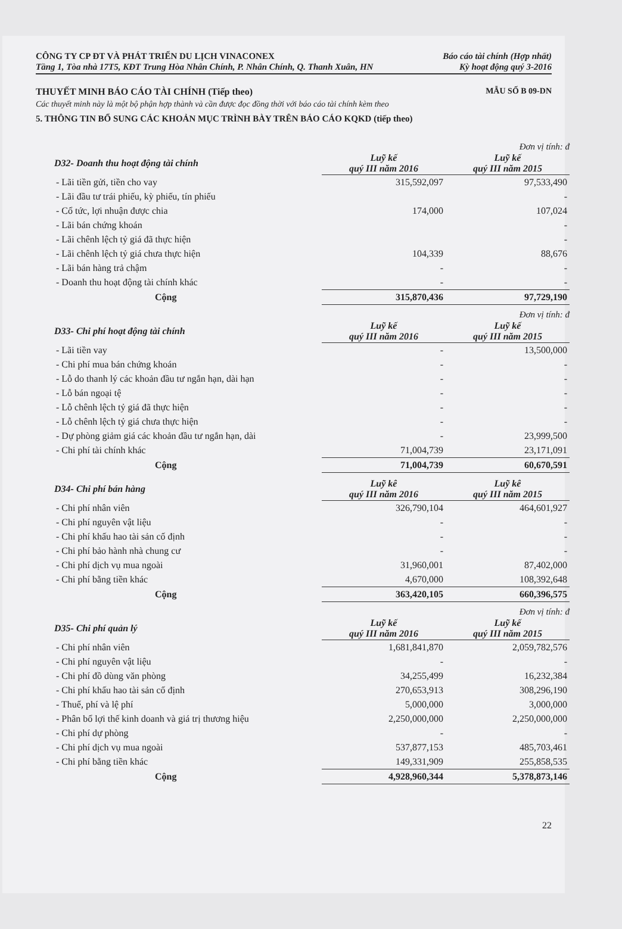CÔNG TY CP ĐT VÀ PHÁT TRIỂN DU LỊCH VINACONEX
Tầng 1, Tòa nhà 17T5, KĐT Trung Hòa Nhân Chính, P. Nhân Chính, Q. Thanh Xuân, HN
Báo cáo tài chính (Hợp nhất)
Kỳ hoạt động quý 3-2016
THUYẾT MINH BÁO CÁO TÀI CHÍNH (Tiếp theo) MẪU SỐ B 09-DN
Các thuyết minh này là một bộ phận hợp thành và cần được đọc đồng thời với báo cáo tài chính kèm theo
5. THÔNG TIN BỔ SUNG CÁC KHOẢN MỤC TRÌNH BÀY TRÊN BÁO CÁO KQKD (tiếp theo)
Đơn vị tính: đ
| D32- Doanh thu hoạt động tài chính | Luỹ kế quý III năm 2016 | Luỹ kế quý III năm 2015 |
| --- | --- | --- |
| - Lãi tiền gửi, tiền cho vay | 315,592,097 | 97,533,490 |
| - Lãi đầu tư trái phiếu, kỳ phiếu, tín phiếu | | - |
| - Cổ tức, lợi nhuận được chia | 174,000 | 107,024 |
| - Lãi bán chứng khoán | | - |
| - Lãi chênh lệch tỷ giá đã thực hiện | | - |
| - Lãi chênh lệch tỷ giá chưa thực hiện | 104,339 | 88,676 |
| - Lãi bán hàng trả chậm | - | - |
| - Doanh thu hoạt động tài chính khác | - | - |
| Cộng | 315,870,436 | 97,729,190 |
Đơn vị tính: đ
| D33- Chi phí hoạt động tài chính | Luỹ kế quý III năm 2016 | Luỹ kế quý III năm 2015 |
| --- | --- | --- |
| - Lãi tiền vay | - | 13,500,000 |
| - Chi phí mua bán chứng khoán | - | - |
| - Lỗ do thanh lý các khoản đầu tư ngắn hạn, dài hạn | - | - |
| - Lỗ bán ngoại tệ | - | - |
| - Lỗ chênh lệch tỷ giá đã thực hiện | - | - |
| - Lỗ chênh lệch tỷ giá chưa thực hiện | - | - |
| - Dự phòng giảm giá các khoản đầu tư ngắn hạn, dài | - | 23,999,500 |
| - Chi phí tài chính khác | 71,004,739 | 23,171,091 |
| Cộng | 71,004,739 | 60,670,591 |
| D34- Chi phí bán hàng | Luỹ kê quý III năm 2016 | Luỹ kê quý III năm 2015 |
| --- | --- | --- |
| - Chi phí nhân viên | 326,790,104 | 464,601,927 |
| - Chi phí nguyên vật liệu | - | - |
| - Chi phí khấu hao tài sản cố định | - | - |
| - Chi phí bảo hành nhà chung cư | - | - |
| - Chi phí dịch vụ mua ngoài | 31,960,001 | 87,402,000 |
| - Chi phí bằng tiền khác | 4,670,000 | 108,392,648 |
| Cộng | 363,420,105 | 660,396,575 |
Đơn vị tính: đ
| D35- Chi phí quản lý | Luỹ kế quý III năm 2016 | Luỹ kế quý III năm 2015 |
| --- | --- | --- |
| - Chi phí nhân viên | 1,681,841,870 | 2,059,782,576 |
| - Chi phí nguyên vật liệu | - | - |
| - Chi phí đồ dùng văn phòng | 34,255,499 | 16,232,384 |
| - Chi phí khấu hao tài sản cố định | 270,653,913 | 308,296,190 |
| - Thuế, phí và lệ phí | 5,000,000 | 3,000,000 |
| - Phân bổ lợi thế kinh doanh và giá trị thương hiệu | 2,250,000,000 | 2,250,000,000 |
| - Chi phí dự phòng | - | - |
| - Chi phí dịch vụ mua ngoài | 537,877,153 | 485,703,461 |
| - Chi phí bằng tiền khác | 149,331,909 | 255,858,535 |
| Cộng | 4,928,960,344 | 5,378,873,146 |
22